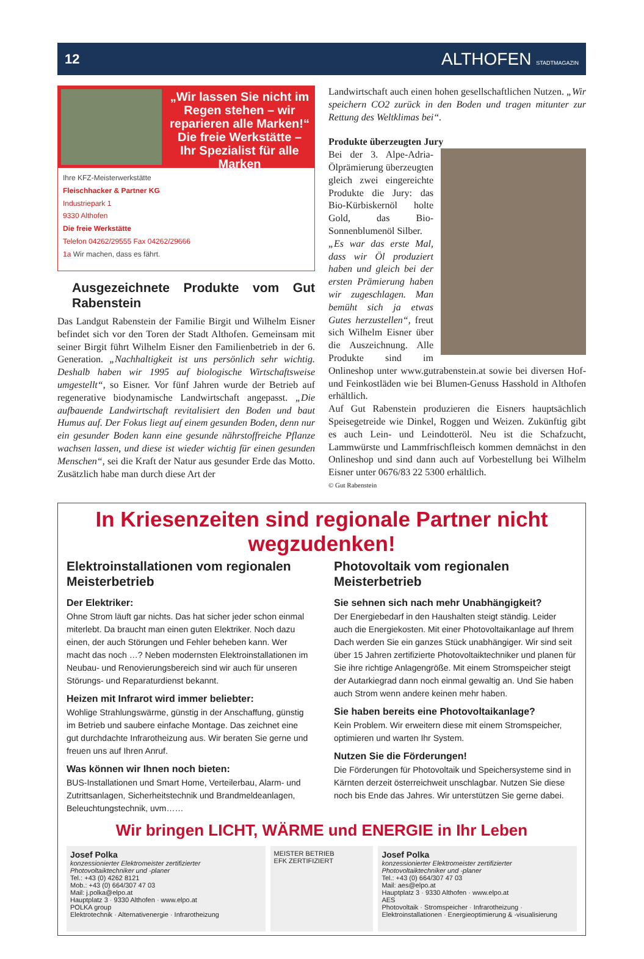12 ALTHOFEN STADTMAGAZIN
„Wir lassen Sie nicht im Regen stehen – wir reparieren alle Marken!“
Die freie Werkstätte –
Ihr Spezialist für alle Marken
Ihre KFZ-Meisterwerkstätte
Fleischhacker & Partner KG
Industriepark 1
9330 Althofen
Die freie Werkstätte
Telefon 04262/29555 Fax 04262/29666
1a Wir machen, dass es fährt.
Ausgezeichnete Produkte vom Gut Rabenstein
Das Landgut Rabenstein der Familie Birgit und Wilhelm Eisner befindet sich vor den Toren der Stadt Althofen. Gemeinsam mit seiner Birgit führt Wilhelm Eisner den Familienbetrieb in der 6. Generation. „Nachhaltigkeit ist uns persönlich sehr wichtig. Deshalb haben wir 1995 auf biologische Wirtschaftsweise umgestellt“, so Eisner. Vor fünf Jahren wurde der Betrieb auf regenerative biodynamische Landwirtschaft angepasst. „Die aufbauende Landwirtschaft revitalisiert den Boden und baut Humus auf. Der Fokus liegt auf einem gesunden Boden, denn nur ein gesunder Boden kann eine gesunde nährstoffreiche Pflanze wachsen lassen, und diese ist wieder wichtig für einen gesunden Menschen“, sei die Kraft der Natur aus gesunder Erde das Motto. Zusätzlich habe man durch diese Art der
Landwirtschaft auch einen hohen gesellschaftlichen Nutzen. „Wir speichern CO2 zurück in den Boden und tragen mitunter zur Rettung des Weltklimas bei“.
Produkte überzeugten Jury
Bei der 3. Alpe-Adria-Ölprämierung überzeugten gleich zwei eingereichte Produkte die Jury: das Bio-Kürbiskernöl holte Gold, das Bio-Sonnenblumenöl Silber.
„Es war das erste Mal, dass wir Öl produziert haben und gleich bei der ersten Prämierung haben wir zugeschlagen. Man bemüht sich ja etwas Gutes herzustellen“, freut sich Wilhelm Eisner über die Auszeichnung. Alle Produkte sind im Onlineshop unter www.gutrabenstein.at sowie bei diversen Hof- und Feinkostläden wie bei Blumen-Genuss Hasshold in Althofen erhältlich.
Auf Gut Rabenstein produzieren die Eisners hauptsächlich Speisegetreide wie Dinkel, Roggen und Weizen. Zukünftig gibt es auch Lein- und Leindotteröl. Neu ist die Schafzucht, Lammwürste und Lammfrischfleisch kommen demnächst in den Onlineshop und sind dann auch auf Vorbestellung bei Wilhelm Eisner unter 0676/83 22 5300 erhältlich.
© Gut Rabenstein
In Kriesenzeiten sind regionale Partner nicht wegzudenken!
Elektroinstallationen vom regionalen Meisterbetrieb
Der Elektriker:
Ohne Strom läuft gar nichts. Das hat sicher jeder schon einmal miterlebt. Da braucht man einen guten Elektriker. Noch dazu einen, der auch Störungen und Fehler beheben kann. Wer macht das noch …? Neben modernsten Elektroinstallationen im Neubau- und Renovierungsbereich sind wir auch für unseren Störungs- und Reparaturdienst bekannt.
Heizen mit Infrarot wird immer beliebter:
Wohlige Strahlungswärme, günstig in der Anschaffung, günstig im Betrieb und saubere einfache Montage. Das zeichnet eine gut durchdachte Infrarotheizung aus. Wir beraten Sie gerne und freuen uns auf Ihren Anruf.
Was können wir Ihnen noch bieten:
BUS-Installationen und Smart Home, Verteilerbau, Alarm- und Zutrittsanlagen, Sicherheitstechnik und Brandmeldeanlagen, Beleuchtungstechnik, uvm……
Photovoltaik vom regionalen Meisterbetrieb
Sie sehnen sich nach mehr Unabhängigkeit?
Der Energiebedarf in den Haushalten steigt ständig. Leider auch die Energiekosten. Mit einer Photovoltaikanlage auf Ihrem Dach werden Sie ein ganzes Stück unabhängiger. Wir sind seit über 15 Jahren zertifizierte Photovoltaiktechniker und planen für Sie ihre richtige Anlagengröße. Mit einem Stromspeicher steigt der Autarkiegrad dann noch einmal gewaltig an. Und Sie haben auch Strom wenn andere keinen mehr haben.
Sie haben bereits eine Photovoltaikanlage?
Kein Problem. Wir erweitern diese mit einem Stromspeicher, optimieren und warten Ihr System.
Nutzen Sie die Förderungen!
Die Förderungen für Photovoltaik und Speichersysteme sind in Kärnten derzeit österreichweit unschlagbar. Nutzen Sie diese noch bis Ende das Jahres. Wir unterstützen Sie gerne dabei.
Wir bringen LICHT, WÄRME und ENERGIE in Ihr Leben
Josef Polka
konzessionierter Elektromeister zertifizierter Photovoltaiktechniker und -planer
Tel.: +43 (0) 4262 8121
Mob.: +43 (0) 664/307 47 03
Mail: j.polka@elpo.at
Hauptplatz 3 · 9330 Althofen · www.elpo.at
POLKA group
Elektrotechnik · Alternativenergie · Infrarotheizung
MEISTER BETRIEB
EFK ZERTIFIZIERT
Josef Polka
konzessionierter Elektromeister zertifizierter Photovoltaiktechniker und -planer
Tel.: +43 (0) 664/307 47 03
Mail: aes@elpo.at
Hauptplatz 3 · 9330 Althofen · www.elpo.at
AES
Photovoltaik · Stromspeicher · Infrarotheizung · Elektroinstallationen · Energieoptimierung & -visualisierung